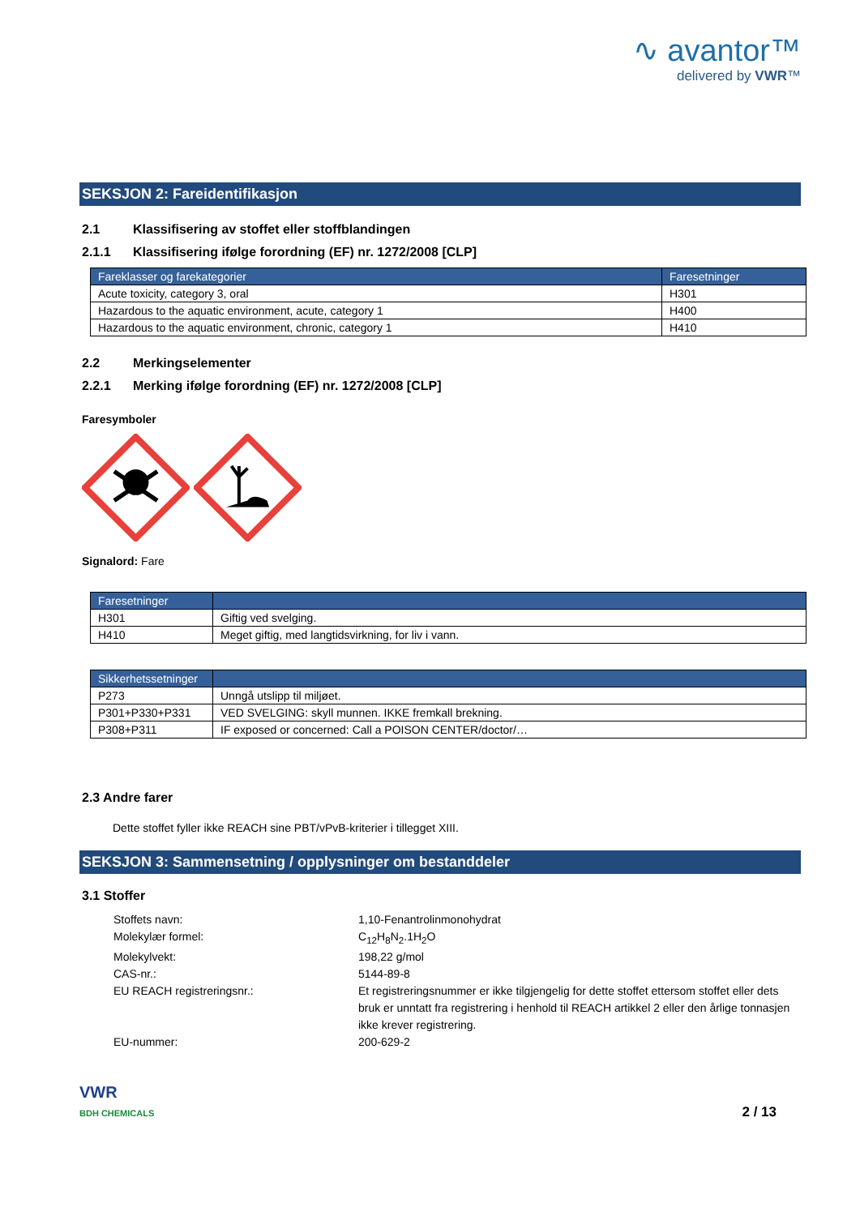∿ avantor™
delivered by VWR™
SEKSJON 2: Fareidentifikasjon
2.1 Klassifisering av stoffet eller stoffblandingen
2.1.1 Klassifisering ifølge forordning (EF) nr. 1272/2008 [CLP]
| Fareklasser og farekategorier | Faresetninger |
| --- | --- |
| Acute toxicity, category 3, oral | H301 |
| Hazardous to the aquatic environment, acute, category 1 | H400 |
| Hazardous to the aquatic environment, chronic, category 1 | H410 |
2.2 Merkingselementer
2.2.1 Merking ifølge forordning (EF) nr. 1272/2008 [CLP]
Faresymboler
Signalord: Fare
| Faresetninger | |
| --- | --- |
| H301 | Giftig ved svelging. |
| H410 | Meget giftig, med langtidsvirkning, for liv i vann. |
| Sikkerhetssetninger | |
| --- | --- |
| P273 | Unngå utslipp til miljøet. |
| P301+P330+P331 | VED SVELGING: skyll munnen. IKKE fremkall brekning. |
| P308+P311 | IF exposed or concerned: Call a POISON CENTER/doctor/… |
2.3 Andre farer
Dette stoffet fyller ikke REACH sine PBT/vPvB-kriterier i tillegget XIII.
SEKSJON 3: Sammensetning / opplysninger om bestanddeler
3.1 Stoffer
Stoffets navn:
1,10-Fenantrolinmonohydrat
Molekylær formel:
C<sub>12</sub>H<sub>8</sub>N<sub>2</sub>.1H<sub>2</sub>O
Molekylvekt:
198,22 g/mol
CAS-nr.:
5144-89-8
EU REACH registreringsnr.:
Et registreringsnummer er ikke tilgjengelig for dette stoffet ettersom stoffet eller dets bruk er unntatt fra registrering i henhold til REACH artikkel 2 eller den årlige tonnasjen ikke krever registrering.
EU-nummer:
200-629-2
VWR
BDH CHEMICALS
2 / 13